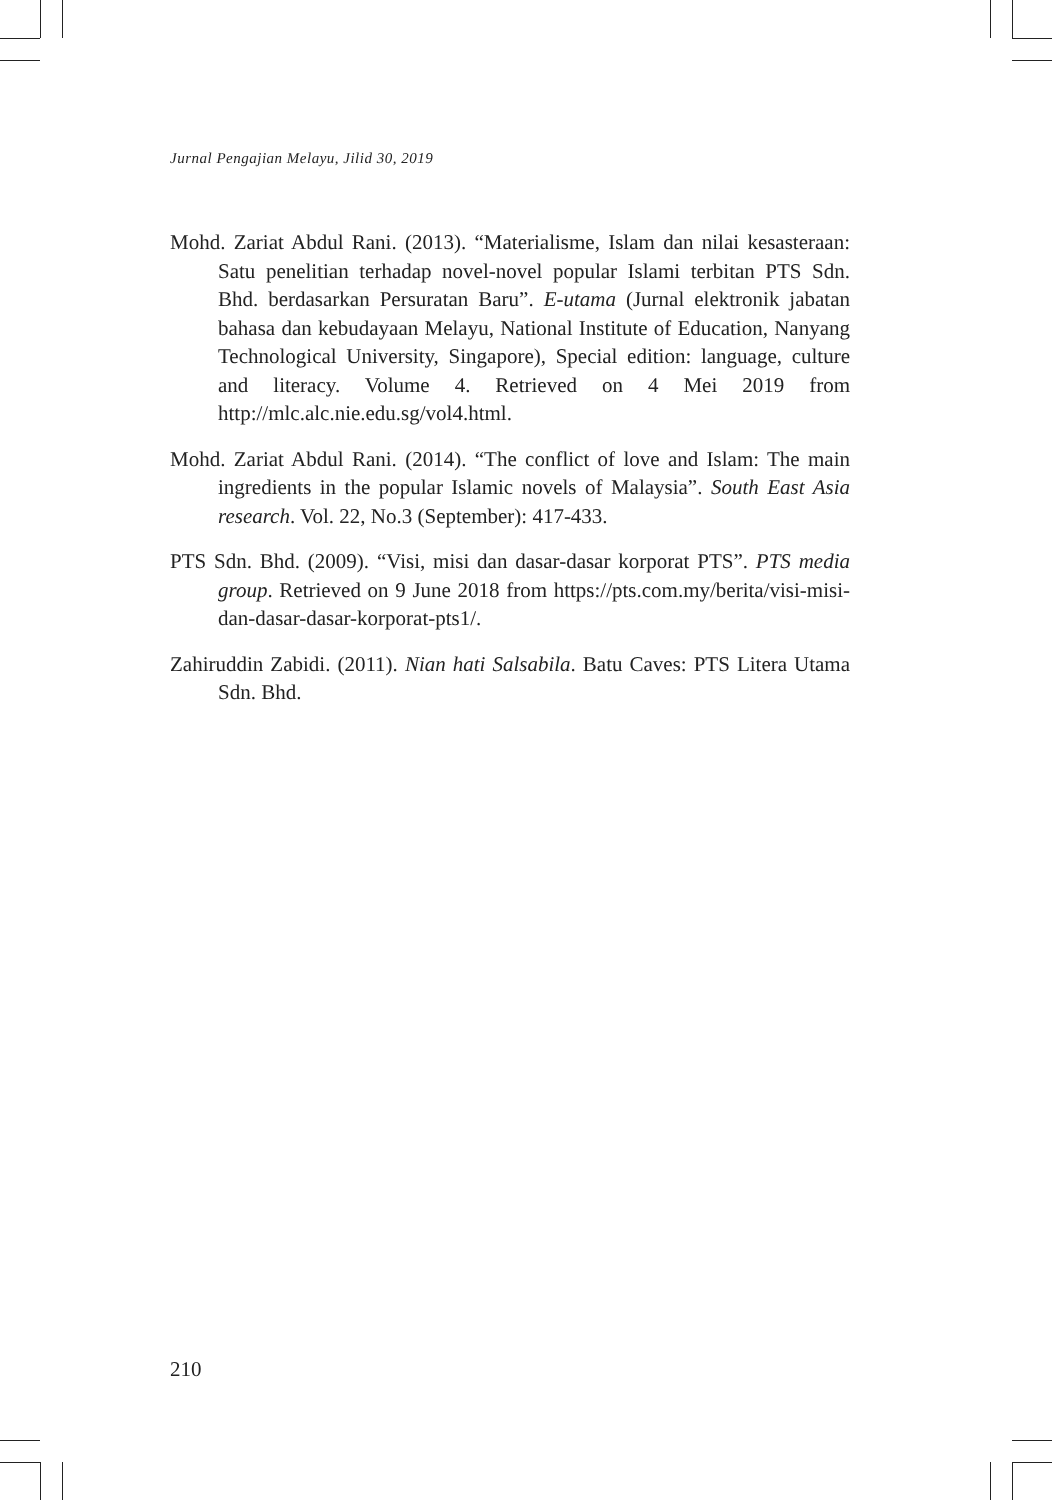Jurnal Pengajian Melayu, Jilid 30, 2019
Mohd. Zariat Abdul Rani. (2013). “Materialisme, Islam dan nilai kesasteraan: Satu penelitian terhadap novel-novel popular Islami terbitan PTS Sdn. Bhd. berdasarkan Persuratan Baru”. E-utama (Jurnal elektronik jabatan bahasa dan kebudayaan Melayu, National Institute of Education, Nanyang Technological University, Singapore), Special edition: language, culture and literacy. Volume 4. Retrieved on 4 Mei 2019 from http://mlc.alc.nie.edu.sg/vol4.html.
Mohd. Zariat Abdul Rani. (2014). “The conflict of love and Islam: The main ingredients in the popular Islamic novels of Malaysia”. South East Asia research. Vol. 22, No.3 (September): 417-433.
PTS Sdn. Bhd. (2009). “Visi, misi dan dasar-dasar korporat PTS”. PTS media group. Retrieved on 9 June 2018 from https://pts.com.my/berita/visi-misi-dan-dasar-dasar-korporat-pts1/.
Zahiruddin Zabidi. (2011). Nian hati Salsabila. Batu Caves: PTS Litera Utama Sdn. Bhd.
210